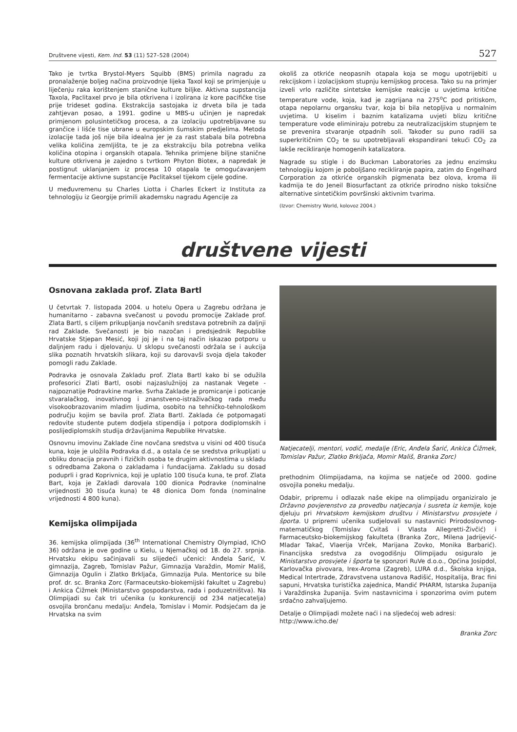Društvene vijesti, Kem. Ind. 53 (11) 527–528 (2004) 527
Tako je tvrtka Brystol-Myers Squibb (BMS) primila nagradu za pronalaženje boljeg načina proizvodnje lijeka Taxol koji se primjenjuje u liječenju raka korištenjem stanične kulture biljke. Aktivna supstancija Taxola, Paclitaxel prvo je bila otkrivena i izolirana iz kore pacifičke tise prije trideset godina. Ekstrakcija sastojaka iz drveta bila je tada zahtjevan posao, a 1991. godine u MBS-u učinjen je napredak primjenom polusintetičkog procesa, a za izolaciju upotrebljavane su grančice i lišće tise ubrane u europskim šumskim predjelima. Metoda izolacije tada još nije bila idealna jer je za rast stabala bila potrebna velika količina zemljišta, te je za ekstrakciju bila potrebna velika količina otopina i organskih otapala. Tehnika primjene biljne stanične kulture otkrivena je zajedno s tvrtkom Phyton Biotex, a napredak je postignut uklanjanjem iz procesa 10 otapala te omogućavanjem fermentacije aktivne supstancije Paclitaksel tijekom cijele godine.
U međuvremenu su Charles Liotta i Charles Eckert iz Instituta za tehnologiju iz Georgije primili akademsku nagradu Agencije za
okoliš za otkriće neopasnih otapala koja se mogu upotrijebiti u rekcijskom i izolacijskom stupnju kemijskog procesa. Tako su na primjer izveli vrlo različite sintetske kemijske reakcije u uvjetima kritične temperature vode, koja, kad je zagrijana na 275<sup>o</sup>C pod pritiskom, otapa nepolarnu organsku tvar, koja bi bila netopljiva u normalnim uvjetima. U kiselim i baznim katalizama uvjeti blizu kritične temperature vode eliminiraju potrebu za neutralizacijskim stupnjem te se prevenira stvaranje otpadnih soli. Također su puno radili sa superkritičnim CO<sub>2</sub> te su upotrebljavali ekspandirani tekući CO<sub>2</sub> za lakše recikliranje homogenih katalizatora.
Nagrade su stigle i do Buckman Laboratories za jednu enzimsku tehnologiju kojom je poboljšano recikliranje papira, zatim do Engelhard Corporation za otkriće organskih pigmenata bez olova, kroma ili kadmija te do Jeneil Biosurfactant za otkriće prirodno nisko toksične alternative sintetičkim površinski aktivnim tvarima.
(Izvor: Chemistry World, kolovoz 2004.)
društvene vijesti
Osnovana zaklada prof. Zlata Bartl
U četvrtak 7. listopada 2004. u hotelu Opera u Zagrebu održana je humanitarno - zabavna svečanost u povodu promocije Zaklade prof. Zlata Bartl, s ciljem prikupljanja novčanih sredstava potrebnih za daljnji rad Zaklade. Svečanosti je bio nazočan i predsjednik Republike Hrvatske Stjepan Mesić, koji joj je i na taj način iskazao potporu u daljnjem radu i djelovanju. U sklopu svečanosti održala se i aukcija slika poznatih hrvatskih slikara, koji su darovavši svoja djela također pomogli radu Zaklade.
Podravka je osnovala Zakladu prof. Zlata Bartl kako bi se odužila profesorici Zlati Bartl, osobi najzaslužnijoj za nastanak Vegete - najpoznatije Podravkine marke. Svrha Zaklade je promicanje i poticanje stvaralačkog, inovativnog i znanstveno-istraživačkog rada među visokoobrazovanim mladim ljudima, osobito na tehničko-tehnološkom području kojim se bavila prof. Zlata Bartl. Zaklada će potpomagati redovite studente putem dodjela stipendija i potpora dodiplomskih i poslijediplomskih studija državljanima Republike Hrvatske.
Osnovnu imovinu Zaklade čine novčana sredstva u visini od 400 tisuća kuna, koje je uložila Podravka d.d., a ostala će se sredstva prikupljati u obliku donacija pravnih i fizičkih osoba te drugim aktivnostima u skladu s odredbama Zakona o zakladama i fundacijama. Zakladu su dosad poduprli i grad Koprivnica, koji je uplatio 100 tisuća kuna, te prof. Zlata Bart, koja je Zakladi darovala 100 dionica Podravke (nominalne vrijednosti 30 tisuća kuna) te 48 dionica Dom fonda (nominalne vrijednosti 4 800 kuna).
Kemijska olimpijada
36. kemijska olimpijada (36<sup>th</sup> International Chemistry Olympiad, IChO 36) održana je ove godine u Kielu, u Njemačkoj od 18. do 27. srpnja. Hrvatsku ekipu sačinjavali su slijedeći učenici: Anđela Šarić, V. gimnazija, Zagreb, Tomislav Pažur, Gimnazija Varaždin, Momir Mališ, Gimnazija Ogulin i Zlatko Brkljača, Gimnazija Pula. Mentorice su bile prof. dr. sc. Branka Zorc (Farmaceutsko-biokemijski fakultet u Zagrebu) i Ankica Čižmek (Ministarstvo gospodarstva, rada i poduzetništva). Na Olimpijadi su čak tri učenika (u konkurenciji od 234 natjecatelja) osvojila brončanu medalju: Anđela, Tomislav i Momir. Podsjećam da je Hrvatska na svim
Natjecatelji, mentori, vodič, medalje (Eric, Anđela Šarić, Ankica Čižmek, Tomislav Pažur, Zlatko Brkljača, Momir Mališ, Branka Zorc)
prethodnim Olimpijadama, na kojima se natječe od 2000. godine osvojila poneku medalju.
Odabir, pripremu i odlazak naše ekipe na olimpijadu organiziralo je Državno povjerenstvo za provedbu natjecanja i susreta iz kemije, koje djeluju pri Hrvatskom kemijskom društvu i Ministarstvu prosvjete i športa. U pripremi učenika sudjelovali su nastavnici Prirodoslovnog-matematičkog (Tomislav Cvitaš i Vlasta Allegretti-Živčić) i Farmaceutsko-biokemijskog fakulteta (Branka Zorc, Milena Jadrijević-Mladar Takač, Vlaerija Vrček, Marijana Zovko, Monika Barbarić). Financijska sredstva za ovogodišnju Olimpijadu osiguralo je Ministarstvo prosvjete i športa te sponzori RuVe d.o.o., Općina Josipdol, Karlovačka pivovara, Irex-Aroma (Zagreb), LURA d.d., Školska knjiga, Medical Intertrade, Zdravstvena ustanova Radišić, Hospitalija, Brac fini sapuni, Hrvatska turistička zajednica, Mandić PHARM, Istarska županija i Varaždinska županija. Svim nastavnicima i sponzorima ovim putem srdačno zahvaljujemo.
Detalje o Olimpijadi možete naći i na sljedećoj web adresi: http://www.icho.de/
Branka Zorc